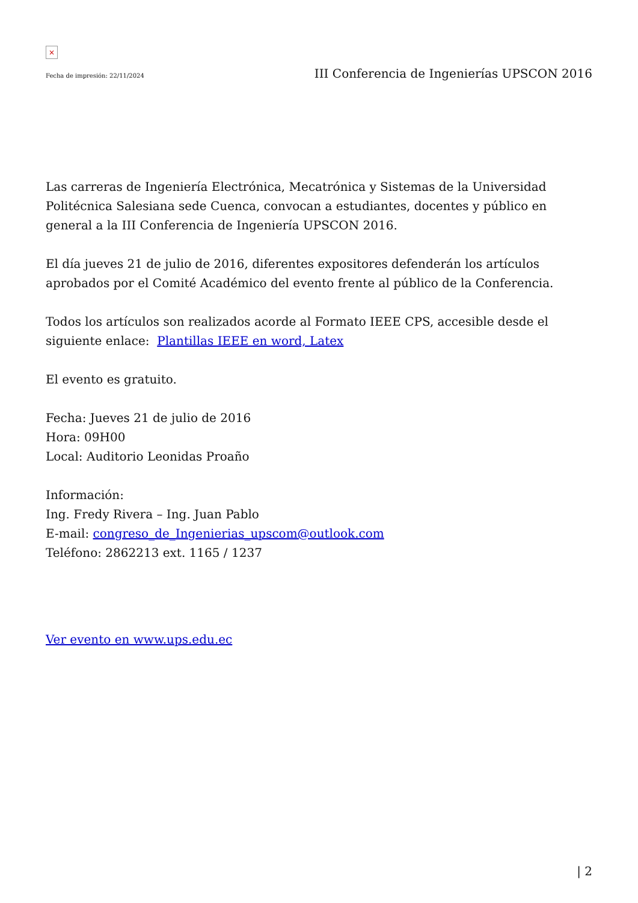×
Fecha de impresión: 22/11/2024 III Conferencia de Ingenierías UPSCON 2016
Las carreras de Ingeniería Electrónica, Mecatrónica y Sistemas de la Universidad Politécnica Salesiana sede Cuenca, convocan a estudiantes, docentes y público en general a la III Conferencia de Ingeniería UPSCON 2016.
El día jueves 21 de julio de 2016, diferentes expositores defenderán los artículos aprobados por el Comité Académico del evento frente al público de la Conferencia.
Todos los artículos son realizados acorde al Formato IEEE CPS, accesible desde el siguiente enlace: Plantillas IEEE en word, Latex
El evento es gratuito.
Fecha: Jueves 21 de julio de 2016
Hora: 09H00
Local: Auditorio Leonidas Proaño
Información:
Ing. Fredy Rivera – Ing. Juan Pablo
E-mail: congreso_de_Ingenierias_upscom@outlook.com
Teléfono: 2862213 ext. 1165 / 1237
Ver evento en www.ups.edu.ec
| 2